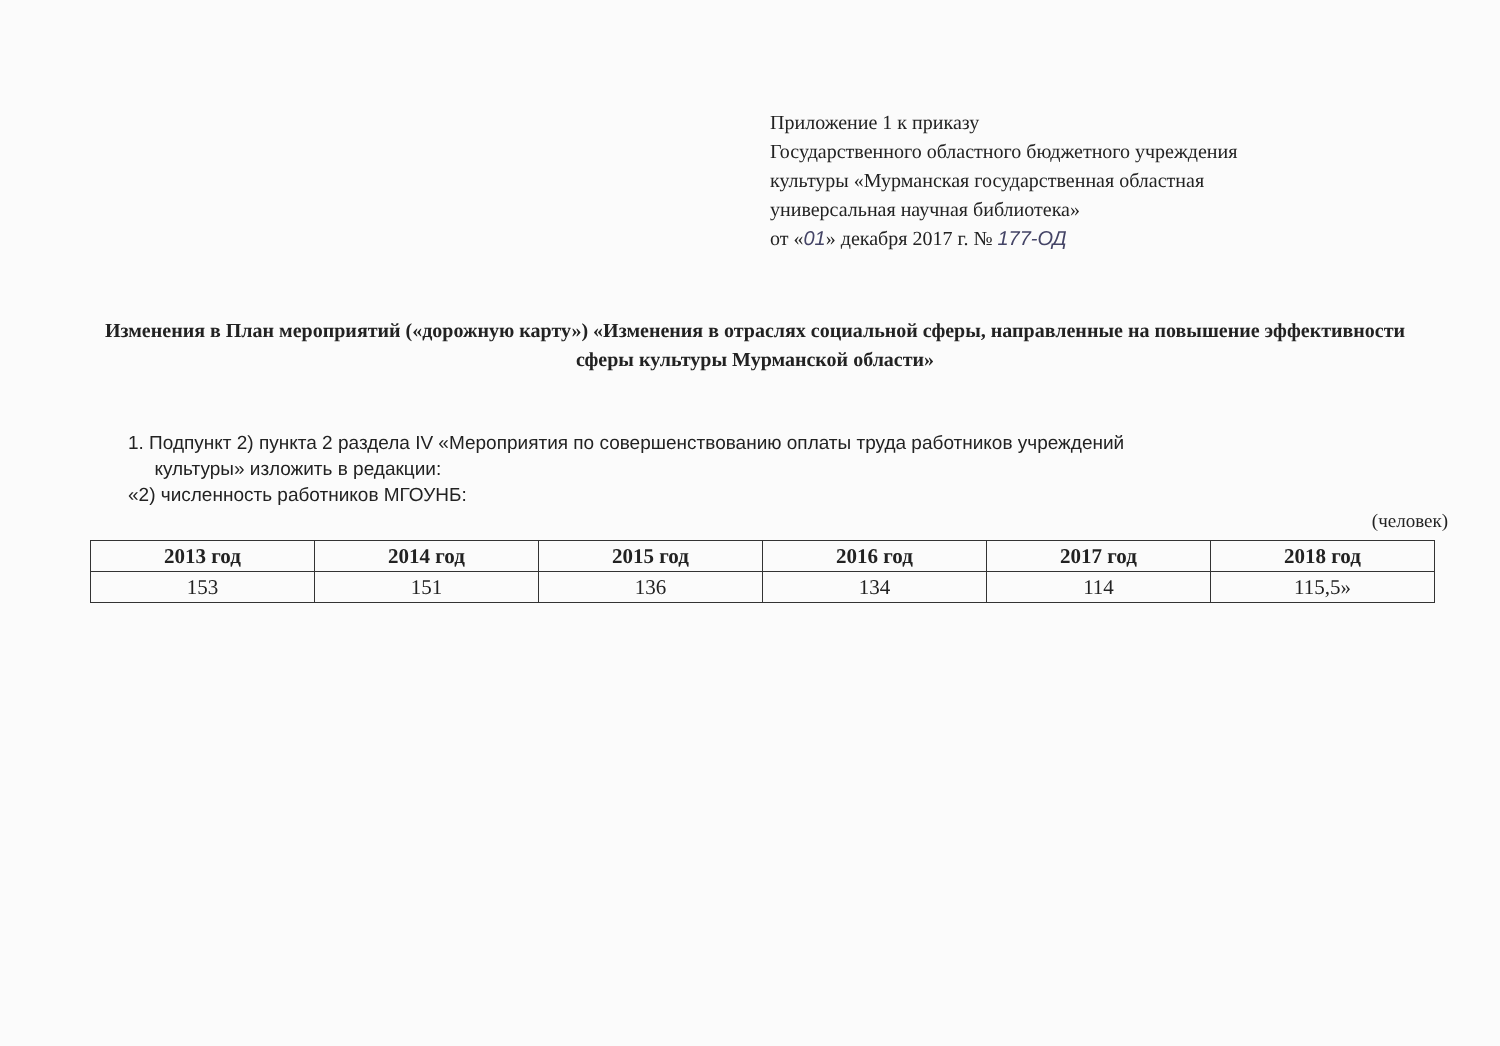Приложение 1 к приказу
Государственного областного бюджетного учреждения
культуры «Мурманская государственная областная
универсальная научная библиотека»
от «01» декабря 2017 г. № 177-ОД
Изменения в План мероприятий («дорожную карту») «Изменения в отраслях социальной сферы, направленные на повышение эффективности сферы культуры Мурманской области»
1. Подпункт 2) пункта 2 раздела IV «Мероприятия по совершенствованию оплаты труда работников учреждений
культуры» изложить в редакции:
«2) численность работников МГОУНБ:
(человек)
| 2013 год | 2014 год | 2015 год | 2016 год | 2017 год | 2018 год |
| --- | --- | --- | --- | --- | --- |
| 153 | 151 | 136 | 134 | 114 | 115,5» |